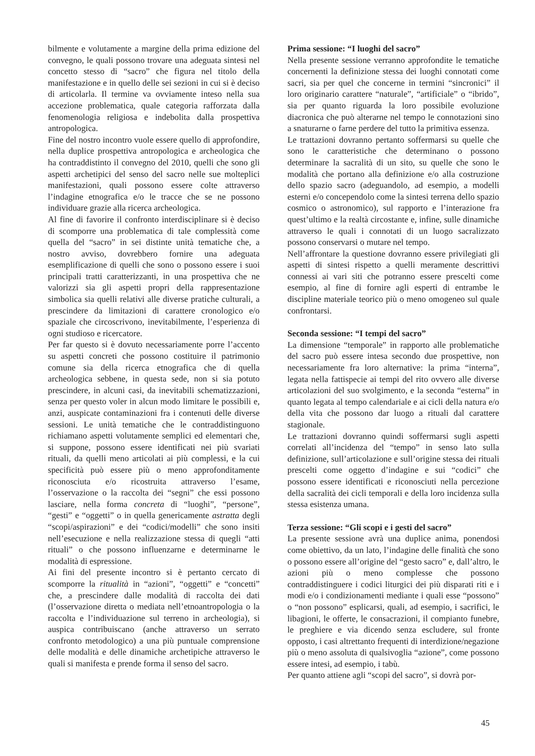bilmente e volutamente a margine della prima edizione del convegno, le quali possono trovare una adeguata sintesi nel concetto stesso di “sacro” che figura nel titolo della manifestazione e in quello delle sei sezioni in cui si è deciso di articolarla. Il termine va ovviamente inteso nella sua accezione problematica, quale categoria rafforzata dalla fenomenologia religiosa e indebolita dalla prospettiva antropologica.
Fine del nostro incontro vuole essere quello di approfondire, nella duplice prospettiva antropologica e archeologica che ha contraddistinto il convegno del 2010, quelli che sono gli aspetti archetipici del senso del sacro nelle sue molteplici manifestazioni, quali possono essere colte attraverso l’indagine etnografica e/o le tracce che se ne possono individuare grazie alla ricerca archeologica.
Al fine di favorire il confronto interdisciplinare si è deciso di scomporre una problematica di tale complessità come quella del “sacro” in sei distinte unità tematiche che, a nostro avviso, dovrebbero fornire una adeguata esemplificazione di quelli che sono o possono essere i suoi principali tratti caratterizzanti, in una prospettiva che ne valorizzi sia gli aspetti propri della rappresentazione simbolica sia quelli relativi alle diverse pratiche culturali, a prescindere da limitazioni di carattere cronologico e/o spaziale che circoscrivono, inevitabilmente, l’esperienza di ogni studioso e ricercatore.
Per far questo si è dovuto necessariamente porre l’accento su aspetti concreti che possono costituire il patrimonio comune sia della ricerca etnografica che di quella archeologica sebbene, in questa sede, non si sia potuto prescindere, in alcuni casi, da inevitabili schematizzazioni, senza per questo voler in alcun modo limitare le possibili e, anzi, auspicate contaminazioni fra i contenuti delle diverse sessioni. Le unità tematiche che le contraddistinguono richiamano aspetti volutamente semplici ed elementari che, si suppone, possono essere identificati nei più svariati rituali, da quelli meno articolati ai più complessi, e la cui specificità può essere più o meno approfonditamente riconosciuta e/o ricostruita attraverso l’esame, l’osservazione o la raccolta dei “segni” che essi possono lasciare, nella forma concreta di “luoghi”, “persone”, “gesti” e “oggetti” o in quella genericamente astratta degli “scopi/aspirazioni” e dei “codici/modelli” che sono insiti nell’esecuzione e nella realizzazione stessa di quegli “atti rituali” o che possono influenzarne e determinarne le modalità di espressione.
Ai fini del presente incontro si è pertanto cercato di scomporre la ritualità in “azioni”, “oggetti” e “concetti” che, a prescindere dalle modalità di raccolta dei dati (l’osservazione diretta o mediata nell’etnoantropologia o la raccolta e l’individuazione sul terreno in archeologia), si auspica contribuiscano (anche attraverso un serrato confronto metodologico) a una più puntuale comprensione delle modalità e delle dinamiche archetipiche attraverso le quali si manifesta e prende forma il senso del sacro.
Prima sessione: “I luoghi del sacro”
Nella presente sessione verranno approfondite le tematiche concernenti la definizione stessa dei luoghi connotati come sacri, sia per quel che concerne in termini “sincronici” il loro originario carattere “naturale”, “artificiale” o “ibrido”, sia per quanto riguarda la loro possibile evoluzione diacronica che può alterarne nel tempo le connotazioni sino a snaturarne o farne perdere del tutto la primitiva essenza.
Le trattazioni dovranno pertanto soffermarsi su quelle che sono le caratteristiche che determinano o possono determinare la sacralità di un sito, su quelle che sono le modalità che portano alla definizione e/o alla costruzione dello spazio sacro (adeguandolo, ad esempio, a modelli esterni e/o concependolo come la sintesi terrena dello spazio cosmico o astronomico), sul rapporto e l’interazione fra quest’ultimo e la realtà circostante e, infine, sulle dinamiche attraverso le quali i connotati di un luogo sacralizzato possono conservarsi o mutare nel tempo.
Nell’affrontare la questione dovranno essere privilegiati gli aspetti di sintesi rispetto a quelli meramente descrittivi connessi ai vari siti che potranno essere prescelti come esempio, al fine di fornire agli esperti di entrambe le discipline materiale teorico più o meno omogeneo sul quale confrontarsi.
Seconda sessione: “I tempi del sacro”
La dimensione “temporale” in rapporto alle problematiche del sacro può essere intesa secondo due prospettive, non necessariamente fra loro alternative: la prima “interna”, legata nella fattispecie ai tempi del rito ovvero alle diverse articolazioni del suo svolgimento, e la seconda “esterna” in quanto legata al tempo calendariale e ai cicli della natura e/o della vita che possono dar luogo a rituali dal carattere stagionale.
Le trattazioni dovranno quindi soffermarsi sugli aspetti correlati all’incidenza del “tempo” in senso lato sulla definizione, sull’articolazione e sull’origine stessa dei rituali prescelti come oggetto d’indagine e sui “codici” che possono essere identificati e riconosciuti nella percezione della sacralità dei cicli temporali e della loro incidenza sulla stessa esistenza umana.
Terza sessione: “Gli scopi e i gesti del sacro”
La presente sessione avrà una duplice anima, ponendosi come obiettivo, da un lato, l’indagine delle finalità che sono o possono essere all’origine del “gesto sacro” e, dall’altro, le azioni più o meno complesse che possono contraddistinguere i codici liturgici dei più disparati riti e i modi e/o i condizionamenti mediante i quali esse “possono” o “non possono” esplicarsi, quali, ad esempio, i sacrifici, le libagioni, le offerte, le consacrazioni, il compianto funebre, le preghiere e via dicendo senza escludere, sul fronte opposto, i casi altrettanto frequenti di interdizione/negazione più o meno assoluta di qualsivoglia “azione”, come possono essere intesi, ad esempio, i tabù.
Per quanto attiene agli “scopi del sacro”, si dovrà por-
45